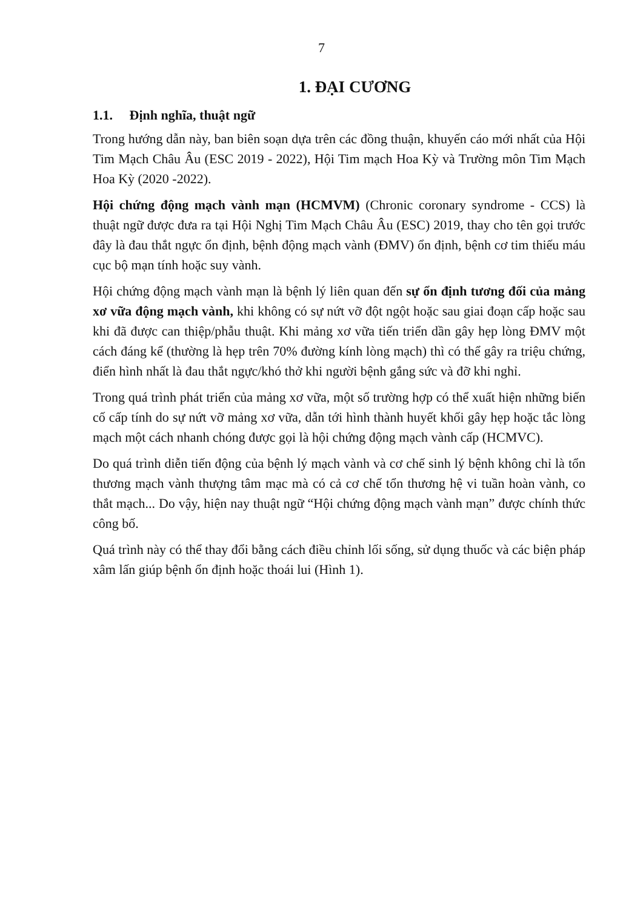7
1. ĐẠI CƯƠNG
1.1. Định nghĩa, thuật ngữ
Trong hướng dẫn này, ban biên soạn dựa trên các đồng thuận, khuyến cáo mới nhất của Hội Tim Mạch Châu Âu (ESC 2019 - 2022), Hội Tim mạch Hoa Kỳ và Trường môn Tim Mạch Hoa Kỳ (2020 -2022).
Hội chứng động mạch vành mạn (HCMVM) (Chronic coronary syndrome - CCS) là thuật ngữ được đưa ra tại Hội Nghị Tim Mạch Châu Âu (ESC) 2019, thay cho tên gọi trước đây là đau thắt ngực ổn định, bệnh động mạch vành (ĐMV) ổn định, bệnh cơ tim thiếu máu cục bộ mạn tính hoặc suy vành.
Hội chứng động mạch vành mạn là bệnh lý liên quan đến sự ổn định tương đối của mảng xơ vữa động mạch vành, khi không có sự nứt vỡ đột ngột hoặc sau giai đoạn cấp hoặc sau khi đã được can thiệp/phẫu thuật. Khi mảng xơ vữa tiến triển dần gây hẹp lòng ĐMV một cách đáng kể (thường là hẹp trên 70% đường kính lòng mạch) thì có thể gây ra triệu chứng, điển hình nhất là đau thắt ngực/khó thở khi người bệnh gắng sức và đỡ khi nghỉ.
Trong quá trình phát triển của mảng xơ vữa, một số trường hợp có thể xuất hiện những biến cố cấp tính do sự nứt vỡ mảng xơ vữa, dẫn tới hình thành huyết khối gây hẹp hoặc tắc lòng mạch một cách nhanh chóng được gọi là hội chứng động mạch vành cấp (HCMVC).
Do quá trình diễn tiến động của bệnh lý mạch vành và cơ chế sinh lý bệnh không chỉ là tổn thương mạch vành thượng tâm mạc mà có cả cơ chế tổn thương hệ vi tuần hoàn vành, co thắt mạch... Do vậy, hiện nay thuật ngữ “Hội chứng động mạch vành mạn” được chính thức công bố.
Quá trình này có thể thay đổi bằng cách điều chỉnh lối sống, sử dụng thuốc và các biện pháp xâm lấn giúp bệnh ổn định hoặc thoái lui (Hình 1).